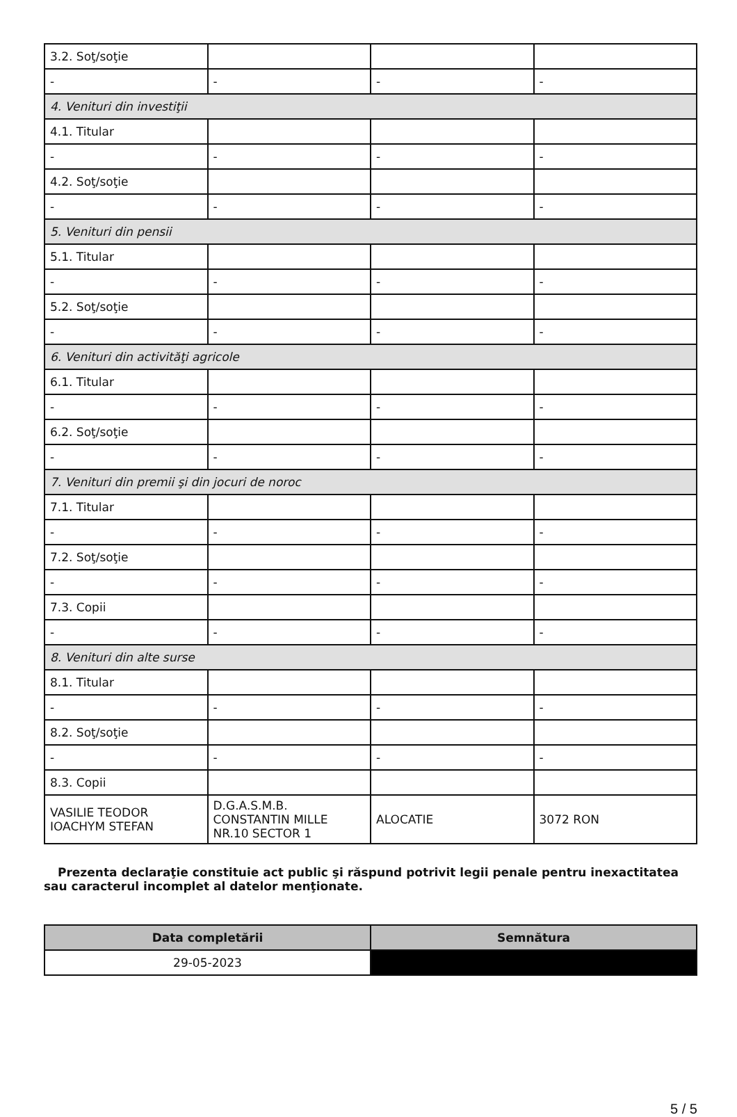| 3.2. Soţ/soţie | | | |
| - | - | - | - |
| 4. Venituri din investiţii | | | |
| 4.1. Titular | | | |
| - | - | - | - |
| 4.2. Soţ/soţie | | | |
| - | - | - | - |
| 5. Venituri din pensii | | | |
| 5.1. Titular | | | |
| - | - | - | - |
| 5.2. Soţ/soţie | | | |
| - | - | - | - |
| 6. Venituri din activităţi agricole | | | |
| 6.1. Titular | | | |
| - | - | - | - |
| 6.2. Soţ/soţie | | | |
| - | - | - | - |
| 7. Venituri din premii şi din jocuri de noroc | | | |
| 7.1. Titular | | | |
| - | - | - | - |
| 7.2. Soţ/soţie | | | |
| - | - | - | - |
| 7.3. Copii | | | |
| - | - | - | - |
| 8. Venituri din alte surse | | | |
| 8.1. Titular | | | |
| - | - | - | - |
| 8.2. Soţ/soţie | | | |
| - | - | - | - |
| 8.3. Copii | | | |
| VASILIE TEODOR IOACHYM STEFAN | D.G.A.S.M.B. CONSTANTIN MILLE NR.10 SECTOR 1 | ALOCATIE | 3072 RON |
Prezenta declaraţie constituie act public şi răspund potrivit legii penale pentru inexactitatea sau caracterul incomplet al datelor menţionate.
| Data completării | Semnătura |
| --- | --- |
| 29-05-2023 | |
5 / 5